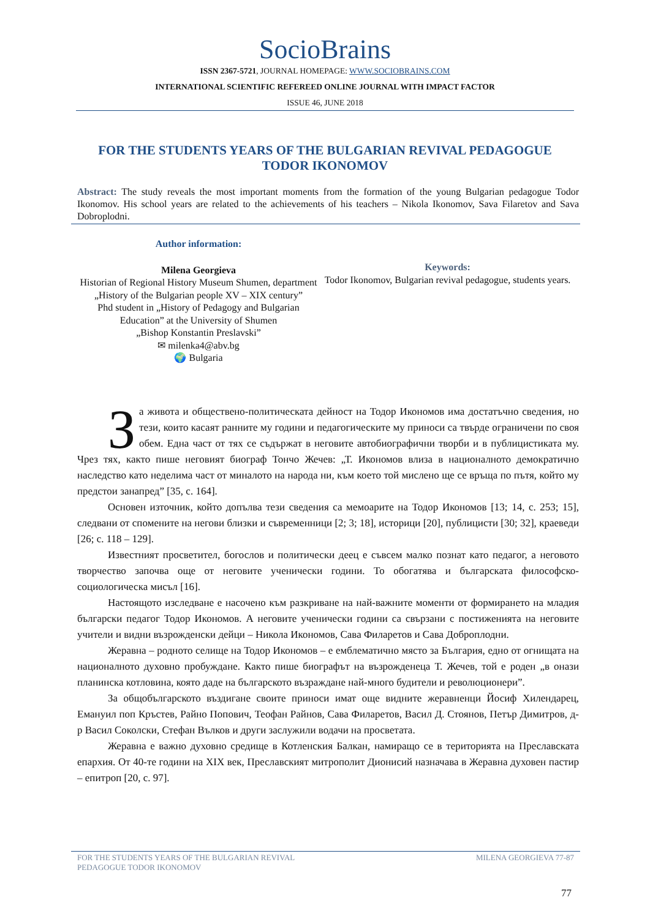SocioBrains
ISSN 2367-5721, JOURNAL HOMEPAGE: WWW.SOCIOBRAINS.COM
INTERNATIONAL SCIENTIFIC REFEREED ONLINE JOURNAL WITH IMPACT FACTOR
ISSUE 46, JUNE 2018
FOR THE STUDENTS YEARS OF THE BULGARIAN REVIVAL PEDAGOGUE TODOR IKONOMOV
Abstract: The study reveals the most important moments from the formation of the young Bulgarian pedagogue Todor Ikonomov. His school years are related to the achievements of his teachers – Nikola Ikonomov, Sava Filaretov and Sava Dobroplodni.
Author information:
Milena Georgieva
Historian of Regional History Museum Shumen, department
„History of the Bulgarian people XV – XIX century”
Phd student in „History of Pedagogy and Bulgarian Education” at the University of Shumen
„Bishop Konstantin Preslavski”
✉ milenka4@abv.bg
🌍 Bulgaria
Keywords:
Todor Ikonomov, Bulgarian revival pedagogue, students years.
За живота и обществено-политическата дейност на Тодор Икономов има достатъчно сведения, но тези, които касаят ранните му години и педагогическите му приноси са твърде ограничени по своя обем. Една част от тях се съдържат в неговите автобиографични творби и в публицистиката му. Чрез тях, както пише неговият биограф Тончо Жечев: „Т. Икономов влиза в националното демократично наследство като неделима част от миналото на народа ни, към което той мислено ще се връща по пътя, който му предстои занапред” [35, с. 164].
Основен източник, който допълва тези сведения са мемоарите на Тодор Икономов [13; 14, с. 253; 15], следвани от спомените на негови близки и съвременници [2; 3; 18], историци [20], публицисти [30; 32], краеведи [26; с. 118 – 129].
Известният просветител, богослов и политически деец е съвсем малко познат като педагог, а неговото творчество започва още от неговите ученически години. То обогатява и българската философско-социологическа мисъл [16].
Настоящото изследване е насочено към разкриване на най-важните моменти от формирането на младия български педагог Тодор Икономов. А неговите ученически години са свързани с постиженията на неговите учители и видни възрожденски дейци – Никола Икономов, Сава Филаретов и Сава Доброплодни.
Жеравна – родното селище на Тодор Икономов – е емблематично място за България, едно от огнищата на националното духовно пробуждане. Както пише биографът на възрожденеца Т. Жечев, той е роден „в онази планинска котловина, която даде на българското възраждане най-много будители и революционери”.
За общобългарското въздигане своите приноси имат още видните жеравненци Йосиф Хилендарец, Емануил поп Кръстев, Райно Попович, Теофан Райнов, Сава Филаретов, Васил Д. Стоянов, Петър Димитров, д-р Васил Соколски, Стефан Вълков и други заслужили водачи на просветата.
Жеравна е важно духовно средище в Котленския Балкан, намиращо се в територията на Преславската епархия. От 40-те години на XIX век, Преславският митрополит Дионисий назначава в Жеравна духовен пастир – епитроп [20, с. 97].
FOR THE STUDENTS YEARS OF THE BULGARIAN REVIVAL
PEDAGOGUE TODOR IKONOMOV
MILENA GEORGIEVA 77-87
77